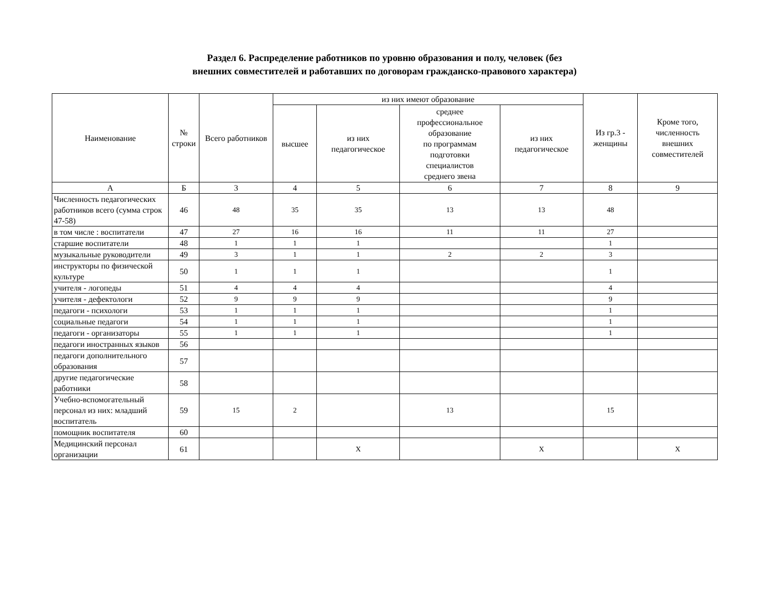Раздел 6. Распределение работников по уровню образования и полу, человек (без
внешних совместителей и работавших по договорам гражданско-правового характера)
| Наименование | № строки | Всего работников | из них имеют образование | | | | Из гр.3 - женщины | Кроме того, численность внешних совместителей |
| --- | --- | --- | --- | --- | --- | --- | --- | --- |
| | | | высшее | из них педагогическое | среднее профессиональное образование по программам подготовки специалистов среднего звена | из них педагогическое | | |
| А | Б | 3 | 4 | 5 | 6 | 7 | 8 | 9 |
| Численность педагогических работников всего (сумма строк 47-58) | 46 | 48 | 35 | 35 | 13 | 13 | 48 | |
| в том числе : воспитатели | 47 | 27 | 16 | 16 | 11 | 11 | 27 | |
| старшие воспитатели | 48 | 1 | 1 | 1 | | | 1 | |
| музыкальные руководители | 49 | 3 | 1 | 1 | 2 | 2 | 3 | |
| инструкторы по физической культуре | 50 | 1 | 1 | 1 | | | 1 | |
| учителя - логопеды | 51 | 4 | 4 | 4 | | | 4 | |
| учителя - дефектологи | 52 | 9 | 9 | 9 | | | 9 | |
| педагоги - психологи | 53 | 1 | 1 | 1 | | | 1 | |
| социальные педагоги | 54 | 1 | 1 | 1 | | | 1 | |
| педагоги - организаторы | 55 | 1 | 1 | 1 | | | 1 | |
| педагоги иностранных языков | 56 | | | | | | | |
| педагоги дополнительного образования | 57 | | | | | | | |
| другие педагогические работники | 58 | | | | | | | |
| Учебно-вспомогательный персонал из них: младший воспитатель | 59 | 15 | 2 | | 13 | | 15 | |
| помощник воспитателя | 60 | | | | | | | |
| Медицинский персонал организации | 61 | | | X | | X | | X |